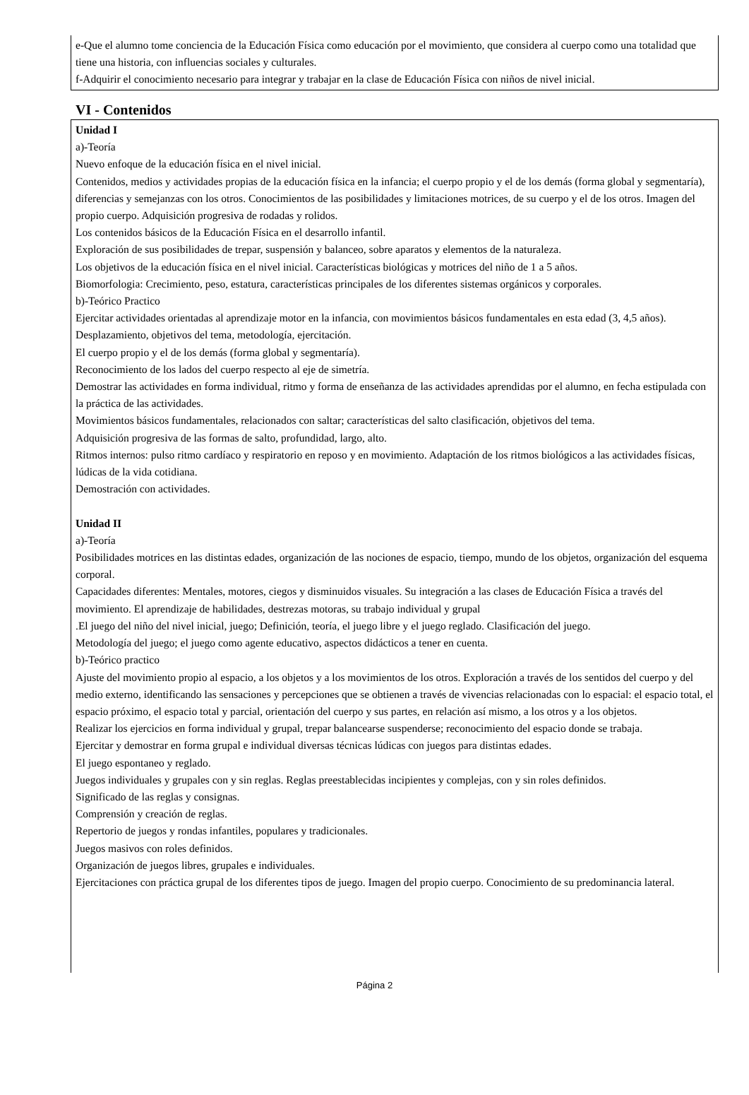e-Que el alumno tome conciencia de la Educación Física como educación por el movimiento, que considera al cuerpo como una totalidad que tiene una historia, con influencias sociales y culturales.
f-Adquirir el conocimiento necesario para integrar y trabajar en la clase de Educación Física con niños de nivel inicial.
VI - Contenidos
Unidad I
a)-Teoría
Nuevo enfoque de la educación física en el nivel inicial.
Contenidos, medios y actividades propias de la educación física en la infancia; el cuerpo propio y el de los demás (forma global y segmentaría), diferencias y semejanzas con los otros. Conocimientos de las posibilidades y limitaciones motrices, de su cuerpo y el de los otros. Imagen del propio cuerpo. Adquisición progresiva de rodadas y rolidos.
Los contenidos básicos de la Educación Física en el desarrollo infantil.
Exploración de sus posibilidades de trepar, suspensión y balanceo, sobre aparatos y elementos de la naturaleza.
Los objetivos de la educación física en el nivel inicial. Características biológicas y motrices del niño de 1 a 5 años.
Biomorfologia: Crecimiento, peso, estatura, características principales de los diferentes sistemas orgánicos y corporales.
b)-Teórico Practico
Ejercitar actividades orientadas al aprendizaje motor en la infancia, con movimientos básicos fundamentales en esta edad (3, 4,5 años). Desplazamiento, objetivos del tema, metodología, ejercitación.
El cuerpo propio y el de los demás (forma global y segmentaría).
Reconocimiento de los lados del cuerpo respecto al eje de simetría.
Demostrar las actividades en forma individual, ritmo y forma de enseñanza de las actividades aprendidas por el alumno, en fecha estipulada con la práctica de las actividades.
Movimientos básicos fundamentales, relacionados con saltar; características del salto clasificación, objetivos del tema.
Adquisición progresiva de las formas de salto, profundidad, largo, alto.
Ritmos internos: pulso ritmo cardíaco y respiratorio en reposo y en movimiento. Adaptación de los ritmos biológicos a las actividades físicas, lúdicas de la vida cotidiana.
Demostración con actividades.
Unidad II
a)-Teoría
Posibilidades motrices en las distintas edades, organización de las nociones de espacio, tiempo, mundo de los objetos, organización del esquema corporal.
Capacidades diferentes: Mentales, motores, ciegos y disminuidos visuales. Su integración a las clases de Educación Física a través del movimiento. El aprendizaje de habilidades, destrezas motoras, su trabajo individual y grupal
.El juego del niño del nivel inicial, juego; Definición, teoría, el juego libre y el juego reglado. Clasificación del juego.
Metodología del juego; el juego como agente educativo, aspectos didácticos a tener en cuenta.
b)-Teórico practico
Ajuste del movimiento propio al espacio, a los objetos y a los movimientos de los otros. Exploración a través de los sentidos del cuerpo y del medio externo, identificando las sensaciones y percepciones que se obtienen a través de vivencias relacionadas con lo espacial: el espacio total, el espacio próximo, el espacio total y parcial, orientación del cuerpo y sus partes, en relación así mismo, a los otros y a los objetos.
Realizar los ejercicios en forma individual y grupal, trepar balancearse suspenderse; reconocimiento del espacio donde se trabaja.
Ejercitar y demostrar en forma grupal e individual diversas técnicas lúdicas con juegos para distintas edades.
El juego espontaneo y reglado.
Juegos individuales y grupales con y sin reglas. Reglas preestablecidas incipientes y complejas, con y sin roles definidos.
Significado de las reglas y consignas.
Comprensión y creación de reglas.
Repertorio de juegos y rondas infantiles, populares y tradicionales.
Juegos masivos con roles definidos.
Organización de juegos libres, grupales e individuales.
Ejercitaciones con práctica grupal de los diferentes tipos de juego. Imagen del propio cuerpo. Conocimiento de su predominancia lateral.
Página 2